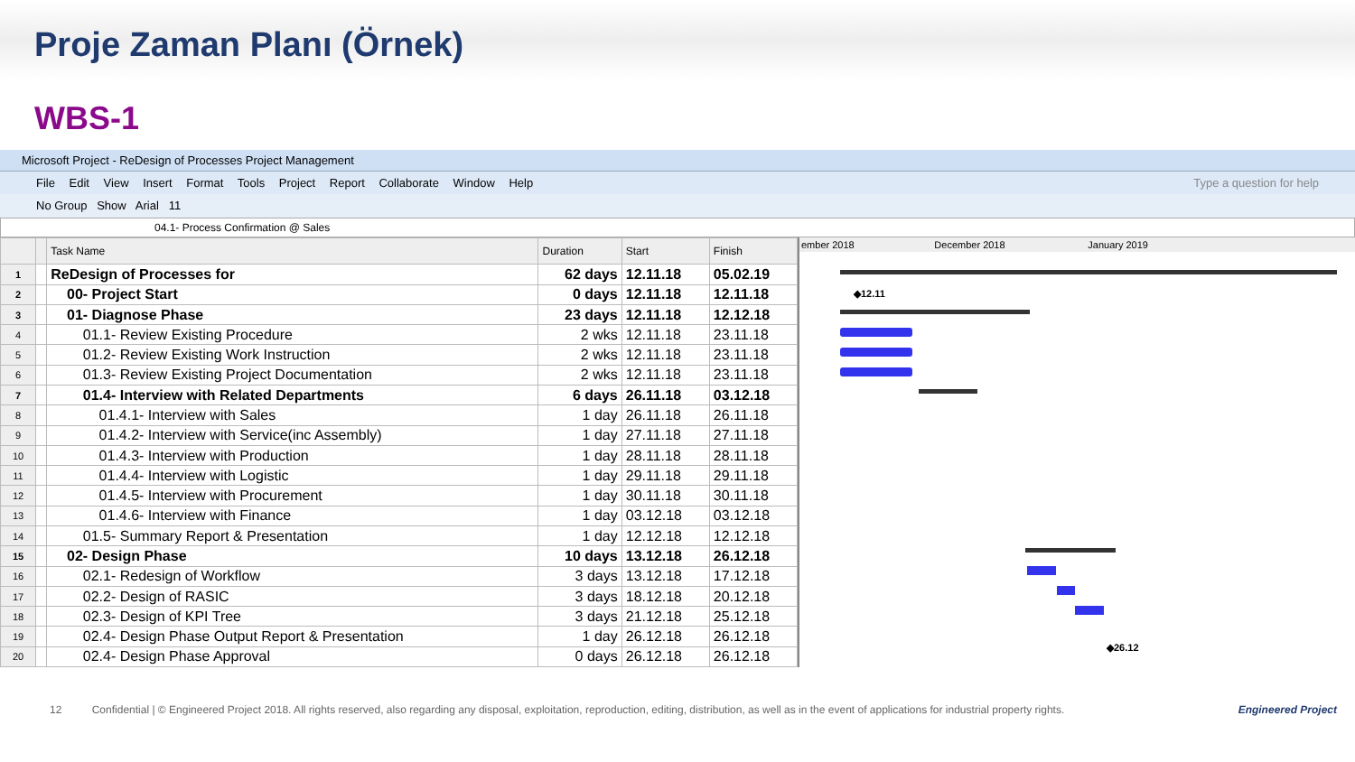Proje Zaman Planı (Örnek)
WBS-1
Microsoft Project - ReDesign of Processes Project Management
File Edit View Insert Format Tools Project Report Collaborate Window Help Type a question for help
No Group Show Arial 11
04.1- Process Confirmation @ Sales
| | | Task Name | Duration | Start | Finish |
| --- | --- | --- | --- | --- | --- |
| 1 | | ReDesign of Processes for | 62 days | 12.11.18 | 05.02.19 |
| 2 | | 00- Project Start | 0 days | 12.11.18 | 12.11.18 |
| 3 | | 01- Diagnose Phase | 23 days | 12.11.18 | 12.12.18 |
| 4 | | 01.1- Review Existing Procedure | 2 wks | 12.11.18 | 23.11.18 |
| 5 | | 01.2- Review Existing Work Instruction | 2 wks | 12.11.18 | 23.11.18 |
| 6 | | 01.3- Review Existing Project Documentation | 2 wks | 12.11.18 | 23.11.18 |
| 7 | | 01.4- Interview with Related Departments | 6 days | 26.11.18 | 03.12.18 |
| 8 | | 01.4.1- Interview with Sales | 1 day | 26.11.18 | 26.11.18 |
| 9 | | 01.4.2- Interview with Service(inc Assembly) | 1 day | 27.11.18 | 27.11.18 |
| 10 | | 01.4.3- Interview with Production | 1 day | 28.11.18 | 28.11.18 |
| 11 | | 01.4.4- Interview with Logistic | 1 day | 29.11.18 | 29.11.18 |
| 12 | | 01.4.5- Interview with Procurement | 1 day | 30.11.18 | 30.11.18 |
| 13 | | 01.4.6- Interview with Finance | 1 day | 03.12.18 | 03.12.18 |
| 14 | | 01.5- Summary Report & Presentation | 1 day | 12.12.18 | 12.12.18 |
| 15 | | 02- Design Phase | 10 days | 13.12.18 | 26.12.18 |
| 16 | | 02.1- Redesign of Workflow | 3 days | 13.12.18 | 17.12.18 |
| 17 | | 02.2- Design of RASIC | 3 days | 18.12.18 | 20.12.18 |
| 18 | | 02.3- Design of KPI Tree | 3 days | 21.12.18 | 25.12.18 |
| 19 | | 02.4- Design Phase Output Report & Presentation | 1 day | 26.12.18 | 26.12.18 |
| 20 | | 02.4- Design Phase Approval | 0 days | 26.12.18 | 26.12.18 |
ember 2018 December 2018 January 2019
◆12.11
◆26.12
12 Confidential | © Engineered Project 2018. All rights reserved, also regarding any disposal, exploitation, reproduction, editing, distribution, as well as in the event of applications for industrial property rights. Engineered Project